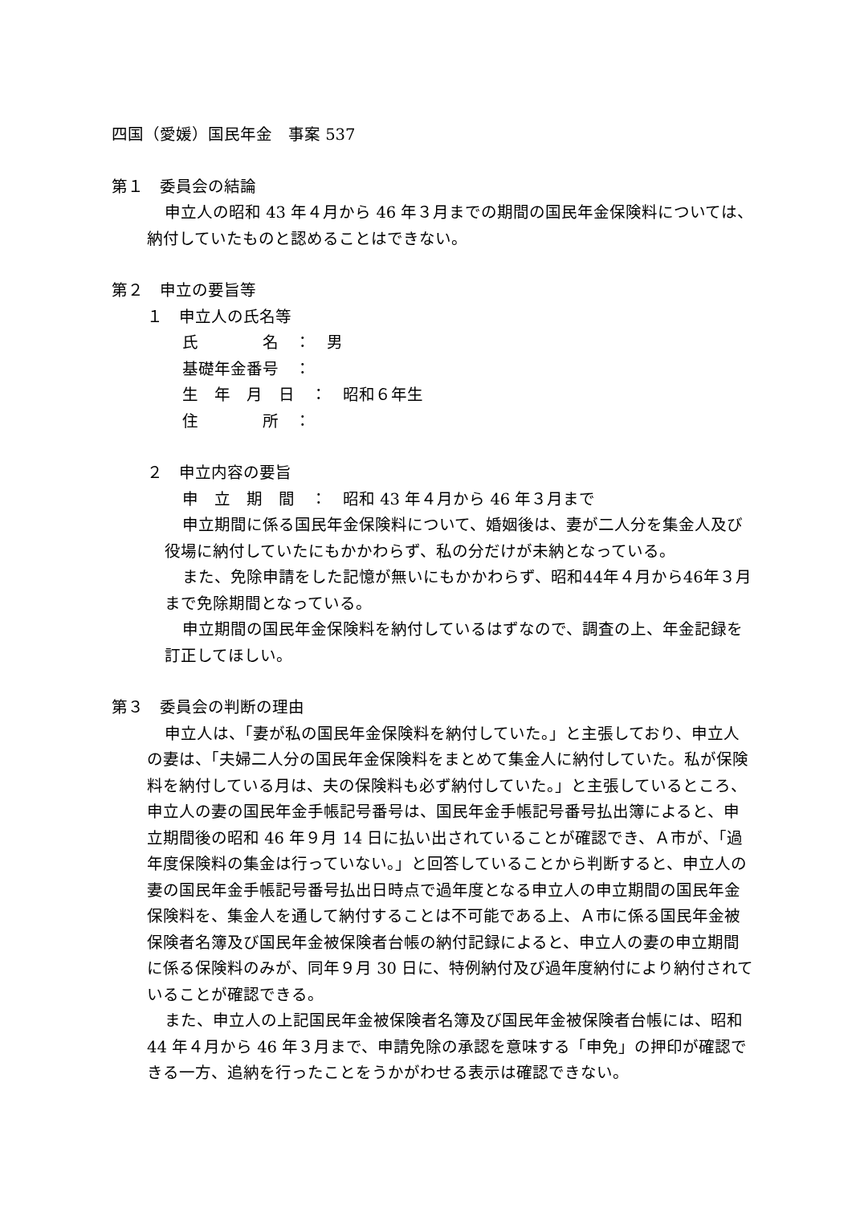四国（愛媛）国民年金　事案 537
第１　委員会の結論
申立人の昭和 43 年４月から 46 年３月までの期間の国民年金保険料については、納付していたものと認めることはできない。
第２　申立の要旨等
１　申立人の氏名等
氏　　　　名　：　男
基礎年金番号　：
生　年　月　日　：　昭和６年生
住　　　　所　：
２　申立内容の要旨
申　立　期　間　：　昭和 43 年４月から 46 年３月まで
申立期間に係る国民年金保険料について、婚姻後は、妻が二人分を集金人及び役場に納付していたにもかかわらず、私の分だけが未納となっている。
また、免除申請をした記憶が無いにもかかわらず、昭和44年４月から46年３月まで免除期間となっている。
申立期間の国民年金保険料を納付しているはずなので、調査の上、年金記録を訂正してほしい。
第３　委員会の判断の理由
申立人は、「妻が私の国民年金保険料を納付していた。」と主張しており、申立人の妻は、「夫婦二人分の国民年金保険料をまとめて集金人に納付していた。私が保険料を納付している月は、夫の保険料も必ず納付していた。」と主張しているところ、申立人の妻の国民年金手帳記号番号は、国民年金手帳記号番号払出簿によると、申立期間後の昭和 46 年９月 14 日に払い出されていることが確認でき、Ａ市が、「過年度保険料の集金は行っていない。」と回答していることから判断すると、申立人の妻の国民年金手帳記号番号払出日時点で過年度となる申立人の申立期間の国民年金保険料を、集金人を通して納付することは不可能である上、Ａ市に係る国民年金被保険者名簿及び国民年金被保険者台帳の納付記録によると、申立人の妻の申立期間に係る保険料のみが、同年９月 30 日に、特例納付及び過年度納付により納付されていることが確認できる。
また、申立人の上記国民年金被保険者名簿及び国民年金被保険者台帳には、昭和 44 年４月から 46 年３月まで、申請免除の承認を意味する「申免」の押印が確認できる一方、追納を行ったことをうかがわせる表示は確認できない。